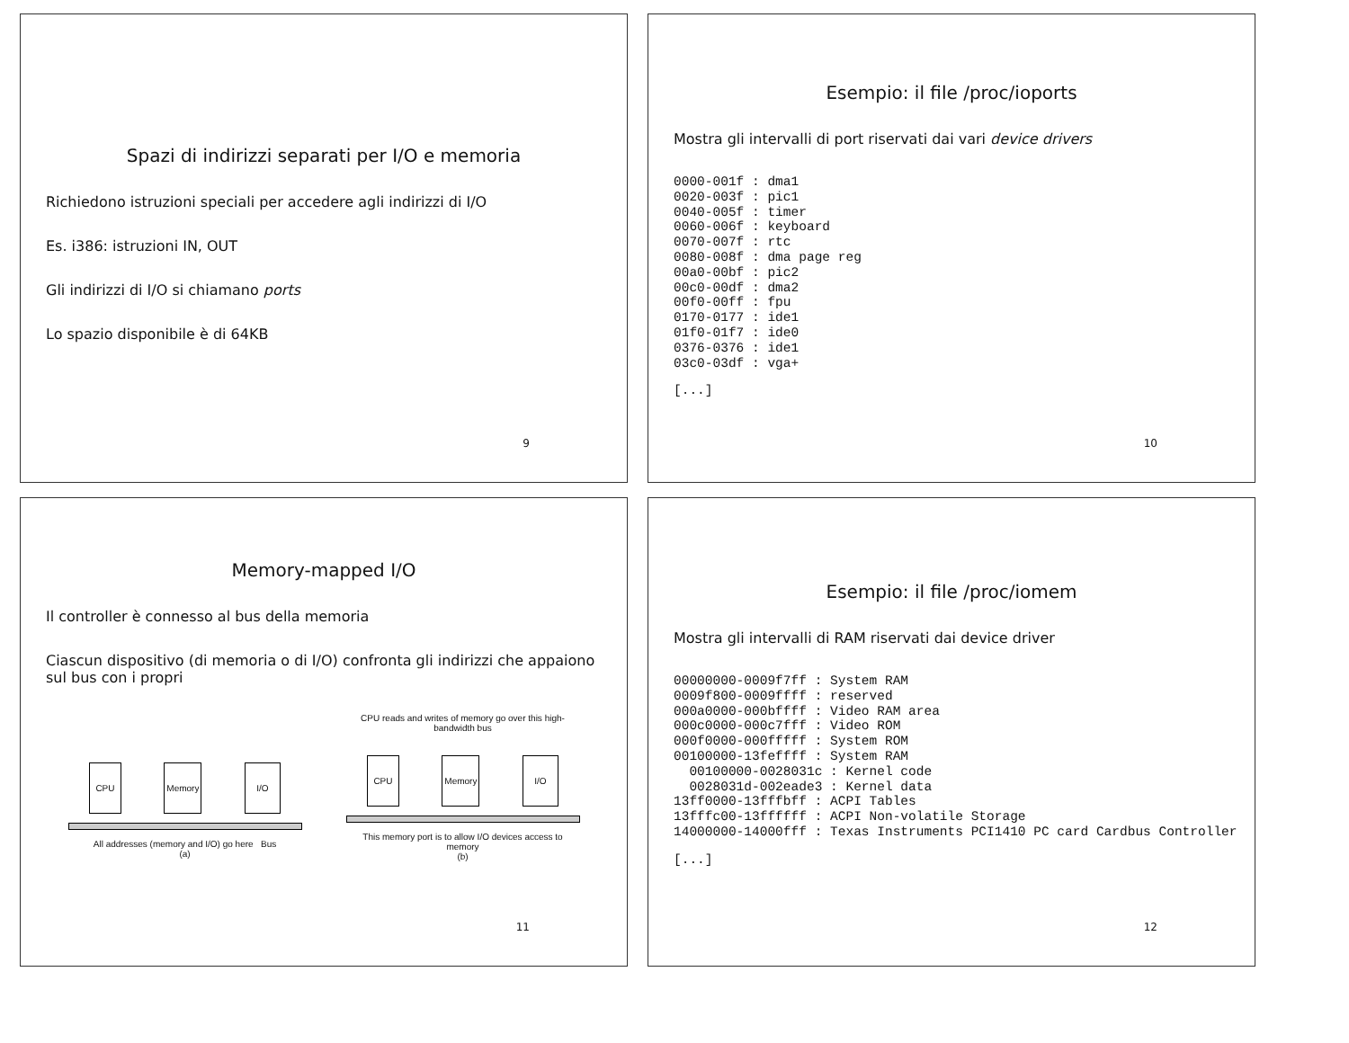Spazi di indirizzi separati per I/O e memoria
Richiedono istruzioni speciali per accedere agli indirizzi di I/O
Es. i386: istruzioni IN, OUT
Gli indirizzi di I/O si chiamano ports
Lo spazio disponibile è di 64KB
9
Esempio: il file /proc/ioports
Mostra gli intervalli di port riservati dai vari device drivers
0000-001f : dma1
0020-003f : pic1
0040-005f : timer
0060-006f : keyboard
0070-007f : rtc
0080-008f : dma page reg
00a0-00bf : pic2
00c0-00df : dma2
00f0-00ff : fpu
0170-0177 : ide1
01f0-01f7 : ide0
0376-0376 : ide1
03c0-03df : vga+
[...]
10
Memory-mapped I/O
Il controller è connesso al bus della memoria
Ciascun dispositivo (di memoria o di I/O) confronta gli indirizzi che appaiono sul bus con i propri
CPU Memory I/O
All addresses (memory and I/O) go here Bus
(a)
CPU reads and writes of memory go over this high-bandwidth bus
CPU Memory I/O
This memory port is to allow I/O devices access to memory
(b)
11
Esempio: il file /proc/iomem
Mostra gli intervalli di RAM riservati dai device driver
00000000-0009f7ff : System RAM
0009f800-0009ffff : reserved
000a0000-000bffff : Video RAM area
000c0000-000c7fff : Video ROM
000f0000-000fffff : System ROM
00100000-13feffff : System RAM
  00100000-0028031c : Kernel code
  0028031d-002eade3 : Kernel data
13ff0000-13fffbff : ACPI Tables
13fffc00-13ffffff : ACPI Non-volatile Storage
14000000-14000fff : Texas Instruments PCI1410 PC card Cardbus Controller
[...]
12